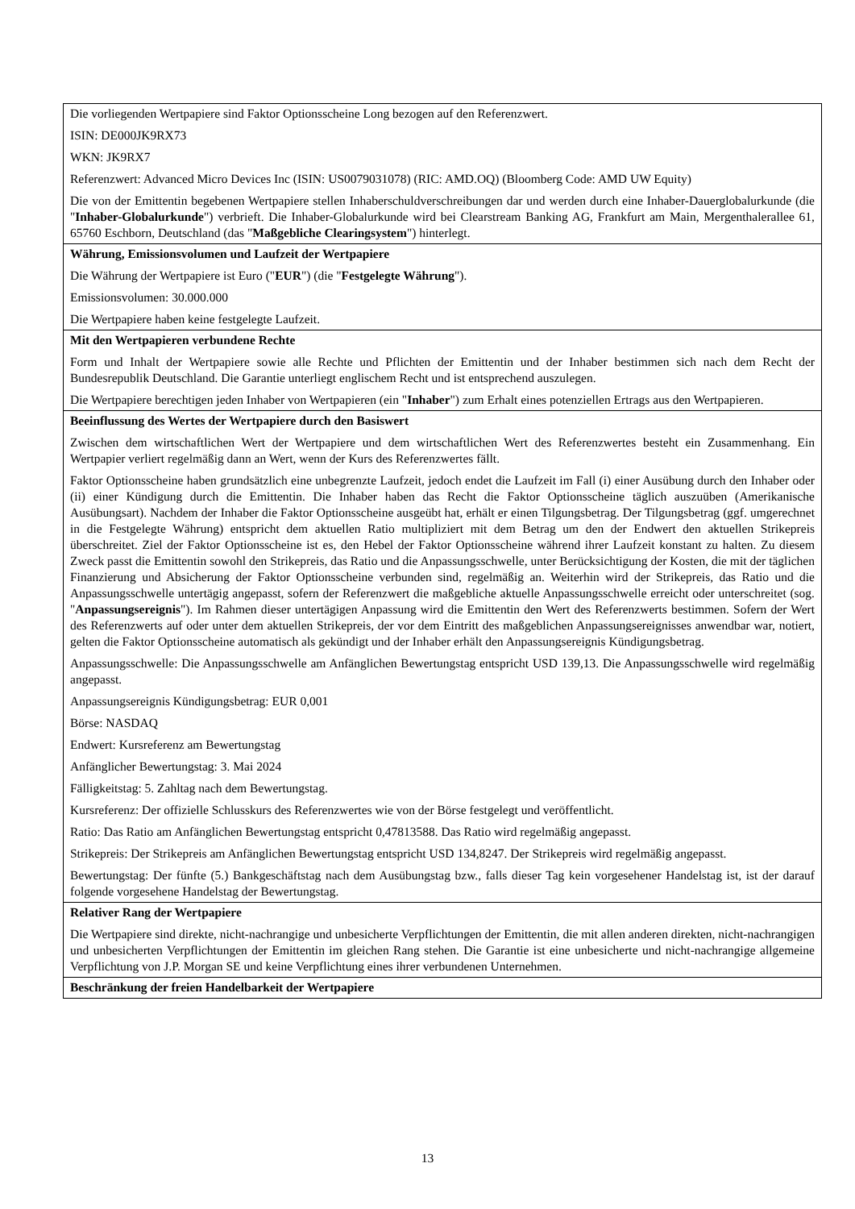| Die vorliegenden Wertpapiere sind Faktor Optionsscheine Long bezogen auf den Referenzwert. ISIN: DE000JK9RX73 WKN: JK9RX7 Referenzwert: Advanced Micro Devices Inc (ISIN: US0079031078) (RIC: AMD.OQ) (Bloomberg Code: AMD UW Equity) Die von der Emittentin begebenen Wertpapiere stellen Inhaberschuldverschreibungen dar und werden durch eine Inhaber-Dauerglobalurkunde (die " Inhaber-Globalurkunde ") verbrieft. Die Inhaber-Globalurkunde wird bei Clearstream Banking AG, Frankfurt am Main, Mergenthalerallee 61, 65760 Eschborn, Deutschland (das " Maßgebliche Clearingsystem ") hinterlegt. |
| Währung, Emissionsvolumen und Laufzeit der Wertpapiere Die Währung der Wertpapiere ist Euro (" EUR ") (die " Festgelegte Währung "). Emissionsvolumen: 30.000.000 Die Wertpapiere haben keine festgelegte Laufzeit. |
| Mit den Wertpapieren verbundene Rechte Form und Inhalt der Wertpapiere sowie alle Rechte und Pflichten der Emittentin und der Inhaber bestimmen sich nach dem Recht der Bundesrepublik Deutschland. Die Garantie unterliegt englischem Recht und ist entsprechend auszulegen. Die Wertpapiere berechtigen jeden Inhaber von Wertpapieren (ein " Inhaber ") zum Erhalt eines potenziellen Ertrags aus den Wertpapieren. |
| Beeinflussung des Wertes der Wertpapiere durch den Basiswert Zwischen dem wirtschaftlichen Wert der Wertpapiere und dem wirtschaftlichen Wert des Referenzwertes besteht ein Zusammenhang. Ein Wertpapier verliert regelmäßig dann an Wert, wenn der Kurs des Referenzwertes fällt. Faktor Optionsscheine haben grundsätzlich eine unbegrenzte Laufzeit, jedoch endet die Laufzeit im Fall (i) einer Ausübung durch den Inhaber oder (ii) einer Kündigung durch die Emittentin. Die Inhaber haben das Recht die Faktor Optionsscheine täglich auszuüben (Amerikanische Ausübungsart). Nachdem der Inhaber die Faktor Optionsscheine ausgeübt hat, erhält er einen Tilgungsbetrag. Der Tilgungsbetrag (ggf. umgerechnet in die Festgelegte Währung) entspricht dem aktuellen Ratio multipliziert mit dem Betrag um den der Endwert den aktuellen Strikepreis überschreitet. Ziel der Faktor Optionsscheine ist es, den Hebel der Faktor Optionsscheine während ihrer Laufzeit konstant zu halten. Zu diesem Zweck passt die Emittentin sowohl den Strikepreis, das Ratio und die Anpassungsschwelle, unter Berücksichtigung der Kosten, die mit der täglichen Finanzierung und Absicherung der Faktor Optionsscheine verbunden sind, regelmäßig an. Weiterhin wird der Strikepreis, das Ratio und die Anpassungsschwelle untertägig angepasst, sofern der Referenzwert die maßgebliche aktuelle Anpassungsschwelle erreicht oder unterschreitet (sog. " Anpassungsereignis "). Im Rahmen dieser untertägigen Anpassung wird die Emittentin den Wert des Referenzwerts bestimmen. Sofern der Wert des Referenzwerts auf oder unter dem aktuellen Strikepreis, der vor dem Eintritt des maßgeblichen Anpassungsereignisses anwendbar war, notiert, gelten die Faktor Optionsscheine automatisch als gekündigt und der Inhaber erhält den Anpassungsereignis Kündigungsbetrag. Anpassungsschwelle: Die Anpassungsschwelle am Anfänglichen Bewertungstag entspricht USD 139,13. Die Anpassungsschwelle wird regelmäßig angepasst. Anpassungsereignis Kündigungsbetrag: EUR 0,001 Börse: NASDAQ Endwert: Kursreferenz am Bewertungstag Anfänglicher Bewertungstag: 3. Mai 2024 Fälligkeitstag: 5. Zahltag nach dem Bewertungstag. Kursreferenz: Der offizielle Schlusskurs des Referenzwertes wie von der Börse festgelegt und veröffentlicht. Ratio: Das Ratio am Anfänglichen Bewertungstag entspricht 0,47813588. Das Ratio wird regelmäßig angepasst. Strikepreis: Der Strikepreis am Anfänglichen Bewertungstag entspricht USD 134,8247. Der Strikepreis wird regelmäßig angepasst. Bewertungstag: Der fünfte (5.) Bankgeschäftstag nach dem Ausübungstag bzw., falls dieser Tag kein vorgesehener Handelstag ist, ist der darauf folgende vorgesehene Handelstag der Bewertungstag. |
| Relativer Rang der Wertpapiere Die Wertpapiere sind direkte, nicht-nachrangige und unbesicherte Verpflichtungen der Emittentin, die mit allen anderen direkten, nicht-nachrangigen und unbesicherten Verpflichtungen der Emittentin im gleichen Rang stehen. Die Garantie ist eine unbesicherte und nicht-nachrangige allgemeine Verpflichtung von J.P. Morgan SE und keine Verpflichtung eines ihrer verbundenen Unternehmen. |
| Beschränkung der freien Handelbarkeit der Wertpapiere |
13